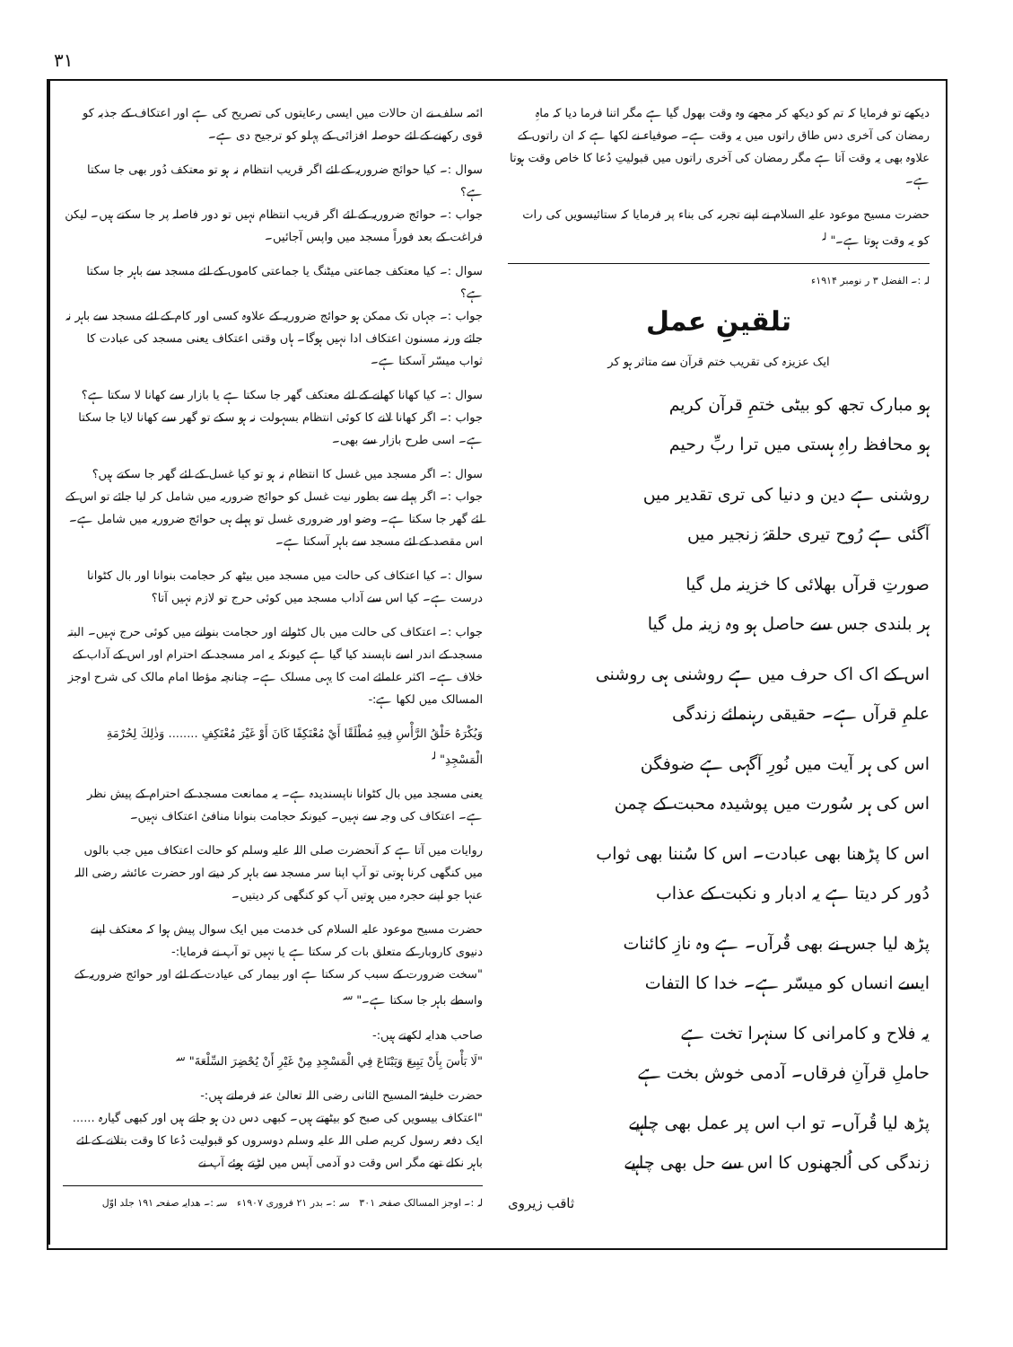۳۱
ائمہ سلف نے ان حالات میں ایسی رعایتوں کی تصریح کی ہے اور اعتکاف کے جذبہ کو قوی رکھنے کے لئے حوصلہ افزائی کے پہلو کو ترجیح دی ہے۔
سوال :۔ کیا حوائج ضروریہ کے لئے اگر قریب انتظام نہ ہو تو معتکف دُور بھی جا سکتا ہے؟
جواب :۔ حوائج ضروریہ کے لئے اگر قریب انتظام نہیں تو دور فاصلہ پر جا سکتے ہیں۔ لیکن فراغت کے بعد فوراً مسجد میں واپس آجائیں۔
سوال :۔ کیا معتکف جماعتی میٹنگ یا جماعتی کاموں کے لئے مسجد سے باہر جا سکتا ہے؟
جواب :۔ جہاں تک ممکن ہو حوائج ضروریہ کے علاوہ کسی اور کام کے لئے مسجد سے باہر نہ جائے ورنہ مسنون اعتکاف ادا نہیں ہوگا۔ ہاں وقتی اعتکاف یعنی مسجد کی عبادت کا ثواب میسّر آسکتا ہے۔
سوال :۔ کیا کھانا کھانے کے لئے معتکف گھر جا سکتا ہے یا بازار سے کھانا لا سکتا ہے؟
جواب :۔ اگر کھانا لانے کا کوئی انتظام بسہولت نہ ہو سکے تو گھر سے کھانا لایا جا سکتا ہے۔ اسی طرح بازار سے بھی۔
سوال :۔ اگر مسجد میں غسل کا انتظام نہ ہو تو کیا غسل کے لئے گھر جا سکتے ہیں؟
جواب :۔ اگر پہلے سے بطور نیت غسل کو حوائج ضروریہ میں شامل کر لیا جائے تو اس کے لئے گھر جا سکتا ہے۔ وضو اور ضروری غسل تو پہلے ہی حوائج ضروریہ میں شامل ہے۔ اس مقصد کے لئے مسجد سے باہر آسکتا ہے۔
سوال :۔ کیا اعتکاف کی حالت میں مسجد میں بیٹھ کر حجامت بنوانا اور بال کٹوانا درست ہے۔ کیا اس سے آداب مسجد میں کوئی حرج تو لازم نہیں آتا؟
جواب :۔ اعتکاف کی حالت میں بال کٹوانے اور حجامت بنوانے میں کوئی حرج نہیں۔ البتہ مسجد کے اندر اسے ناپسند کیا گیا ہے کیونکہ یہ امر مسجد کے احترام اور اس کے آداب کے خلاف ہے۔ اکثر علمائے امت کا یہی مسلک ہے۔ چنانچہ مؤطا امام مالک کی شرح اوجز المسالک میں لکھا ہے:-
وَيُكْرَهُ حَلْقُ الرَّأْسِ فِيهِ مُطْلَقًا أَيْ مُعْتَكِفًا كَانَ أَوْ غَيْرَ مُعْتَكِفٍ ........ وَذٰلِكَ لِحُرْمَةِ الْمَسْجِدِ" <sup>لہ</sup>
یعنی مسجد میں بال کٹوانا ناپسندیدہ ہے۔ یہ ممانعت مسجد کے احترام کے پیش نظر ہے۔ اعتکاف کی وجہ سے نہیں۔ کیونکہ حجامت بنوانا منافیٔ اعتکاف نہیں۔
روایات میں آتا ہے کہ آنحضرت صلی اللہ علیہ وسلم کو حالت اعتکاف میں جب بالوں میں کنگھی کرنا ہوتی تو آپ اپنا سر مسجد سے باہر کر دیتے اور حضرت عائشہ رضی اللہ عنہا جو اپنے حجرہ میں ہوتیں آپ کو کنگھی کر دیتیں۔
حضرت مسیح موعود علیہ السلام کی خدمت میں ایک سوال پیش ہوا کہ معتکف اپنے دنیوی کاروبار کے متعلق بات کر سکتا ہے یا نہیں تو آپ نے فرمایا:-
"سخت ضرورت کے سبب کر سکتا ہے اور بیمار کی عیادت کے لئے اور حوائج ضروریہ کے واسطے باہر جا سکتا ہے۔" <sup>سہ</sup>
صاحب ھدایہ لکھتے ہیں:-
"لَا بَأْسَ بِأَنْ يَبِيعَ وَيَبْتَاعَ فِي الْمَسْجِدِ مِنْ غَيْرِ أَنْ يُحْضِرَ السِّلْعَةَ" <sup>سہ</sup>
حضرت خلیفۃ المسیح الثانی رضی اللہ تعالیٰ عنہ فرماتے ہیں:-
"اعتکاف بیسویں کی صبح کو بیٹھتے ہیں۔ کبھی دس دن ہو جاتے ہیں اور کبھی گیارہ ...... ایک دفعہ رسول کریم صلی اللہ علیہ وسلم دوسروں کو قبولیت دُعا کا وقت بتلانے کے لئے باہر نکلے تھے مگر اس وقت دو آدمی آپس میں لڑتے ہوئے آپ نے
لہ :۔ اوجز المسالک صفحہ ۳۰۱ سہ :۔ بدر ۲۱ فروری ۱۹۰۷ء سہ :۔ ھدایہ صفحہ ۱۹۱ جلد اوّل
دیکھے تو فرمایا کہ تم کو دیکھ کر مجھے وہ وقت بھول گیا ہے مگر اتنا فرما دیا کہ ماہِ رمضان کی آخری دس طاق راتوں میں یہ وقت ہے۔ صوفیاء نے لکھا ہے کہ ان راتوں کے علاوہ بھی یہ وقت آتا ہے مگر رمضان کی آخری راتوں میں قبولیتِ دُعا کا خاص وقت ہوتا ہے۔
حضرت مسیح موعود علیہ السلام نے اپنے تجربہ کی بناء پر فرمایا کہ ستائیسویں کی رات کو یہ وقت ہوتا ہے۔" <sup>لہ</sup>
لہ :۔ الفضل ۳ ر نومبر ۱۹۱۴ء
تلقینِ عمل
ایک عزیزہ کی تقریب ختم قرآن سے متاثر ہو کر
ہو مبارک تجھ کو بیٹی ختمِ قرآن کریم
ہو محافظ راہِ ہستی میں ترا ربِّ رحیم
روشنی ہے دین و دنیا کی تری تقدیر میں
آگئی ہے رُوح تیری حلقۂ زنجیر میں
صورتِ قرآں بھلائی کا خزینہ مل گیا
ہر بلندی جس سے حاصل ہو وہ زینہ مل گیا
اس کے اک اک حرف میں ہے روشنی ہی روشنی
علمِ قرآں ہے۔ حقیقی رہنمائے زندگی
اس کی ہر آیت میں نُورِ آگہی ہے ضوفگن
اس کی ہر سُورت میں پوشیدہ محبت کے چمن
اس کا پڑھنا بھی عبادت۔ اس کا سُننا بھی ثواب
دُور کر دیتا ہے یہ ادبار و نکبت کے عذاب
پڑھ لیا جس نے بھی قُرآں۔ ہے وہ نازِ کائنات
ایسے انساں کو میسّر ہے۔ خدا کا التفات
یہ فلاح و کامرانی کا سنہرا تخت ہے
حاملِ قرآنِ فرقاں۔ آدمی خوش بخت ہے
پڑھ لیا قُرآں۔ تو اب اس پر عمل بھی چاہیے
زندگی کی اُلجھنوں کا اس سے حل بھی چاہیے
ثاقب زیروی